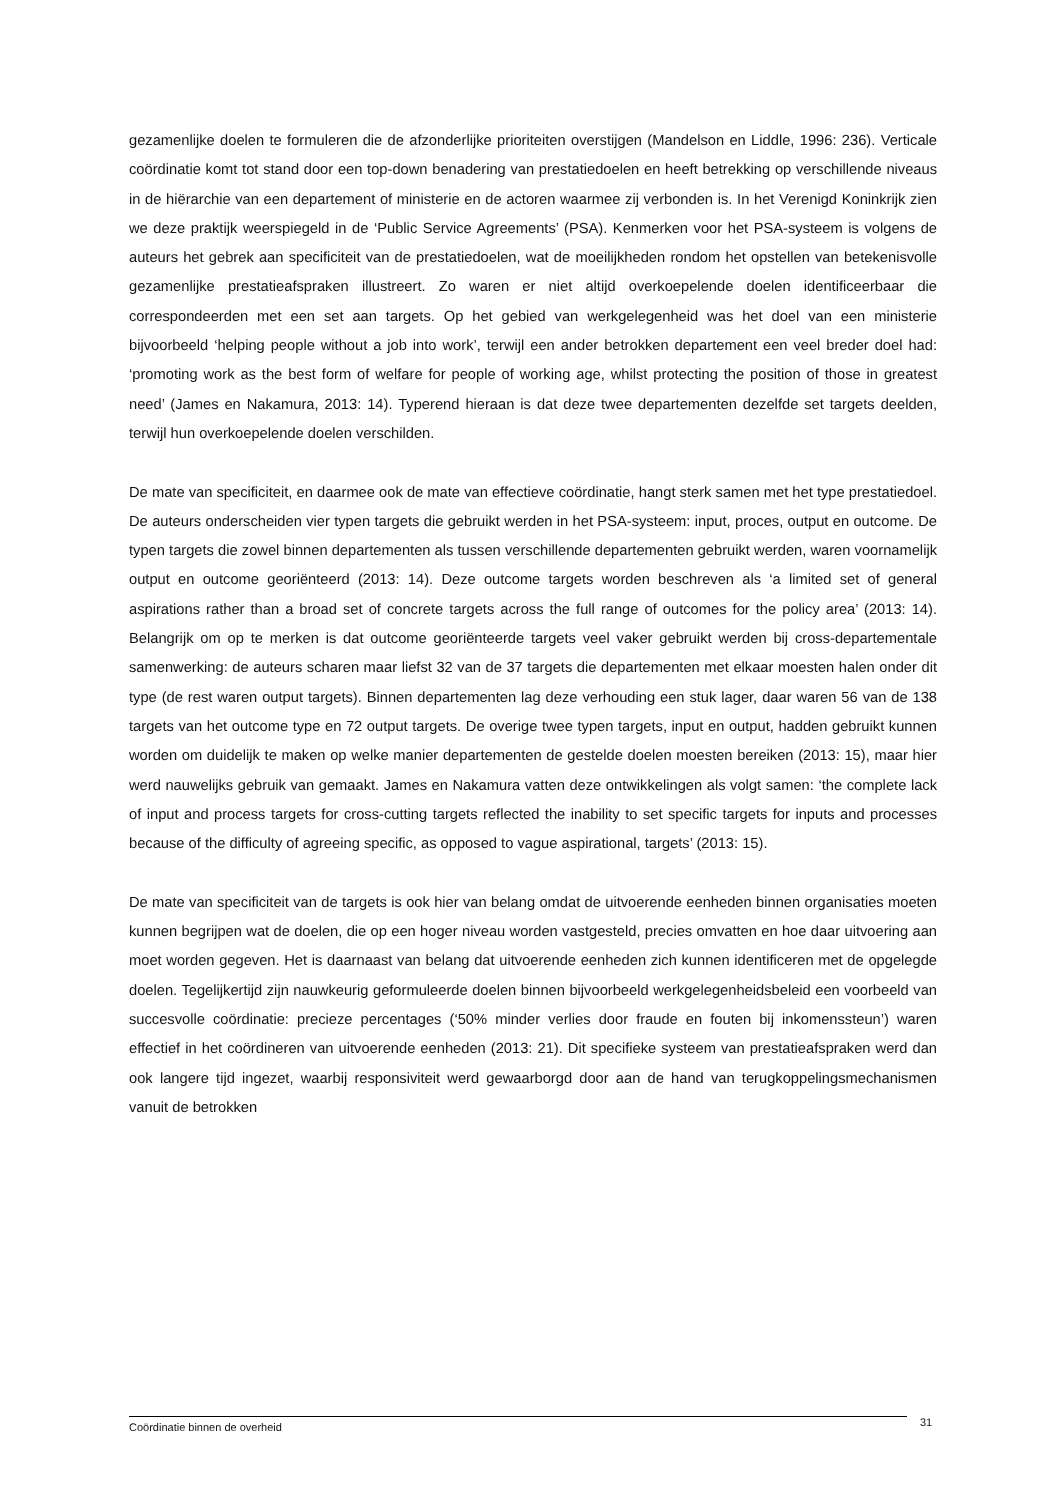gezamenlijke doelen te formuleren die de afzonderlijke prioriteiten overstijgen (Mandelson en Liddle, 1996: 236). Verticale coördinatie komt tot stand door een top-down benadering van prestatiedoelen en heeft betrekking op verschillende niveaus in de hiërarchie van een departement of ministerie en de actoren waarmee zij verbonden is. In het Verenigd Koninkrijk zien we deze praktijk weerspiegeld in de ‘Public Service Agreements’ (PSA). Kenmerken voor het PSA-systeem is volgens de auteurs het gebrek aan specificiteit van de prestatiedoelen, wat de moeilijkheden rondom het opstellen van betekenisvolle gezamenlijke prestatieafspraken illustreert. Zo waren er niet altijd overkoepelende doelen identificeerbaar die correspondeerden met een set aan targets. Op het gebied van werkgelegenheid was het doel van een ministerie bijvoorbeeld ‘helping people without a job into work’, terwijl een ander betrokken departement een veel breder doel had: ‘promoting work as the best form of welfare for people of working age, whilst protecting the position of those in greatest need’ (James en Nakamura, 2013: 14). Typerend hieraan is dat deze twee departementen dezelfde set targets deelden, terwijl hun overkoepelende doelen verschilden.
De mate van specificiteit, en daarmee ook de mate van effectieve coördinatie, hangt sterk samen met het type prestatiedoel. De auteurs onderscheiden vier typen targets die gebruikt werden in het PSA-systeem: input, proces, output en outcome. De typen targets die zowel binnen departementen als tussen verschillende departementen gebruikt werden, waren voornamelijk output en outcome georiënteerd (2013: 14). Deze outcome targets worden beschreven als ‘a limited set of general aspirations rather than a broad set of concrete targets across the full range of outcomes for the policy area’ (2013: 14). Belangrijk om op te merken is dat outcome georiënteerde targets veel vaker gebruikt werden bij cross-departementale samenwerking: de auteurs scharen maar liefst 32 van de 37 targets die departementen met elkaar moesten halen onder dit type (de rest waren output targets). Binnen departementen lag deze verhouding een stuk lager, daar waren 56 van de 138 targets van het outcome type en 72 output targets. De overige twee typen targets, input en output, hadden gebruikt kunnen worden om duidelijk te maken op welke manier departementen de gestelde doelen moesten bereiken (2013: 15), maar hier werd nauwelijks gebruik van gemaakt. James en Nakamura vatten deze ontwikkelingen als volgt samen: ‘the complete lack of input and process targets for cross-cutting targets reflected the inability to set specific targets for inputs and processes because of the difficulty of agreeing specific, as opposed to vague aspirational, targets’ (2013: 15).
De mate van specificiteit van de targets is ook hier van belang omdat de uitvoerende eenheden binnen organisaties moeten kunnen begrijpen wat de doelen, die op een hoger niveau worden vastgesteld, precies omvatten en hoe daar uitvoering aan moet worden gegeven. Het is daarnaast van belang dat uitvoerende eenheden zich kunnen identificeren met de opgelegde doelen. Tegelijkertijd zijn nauwkeurig geformuleerde doelen binnen bijvoorbeeld werkgelegenheidsbeleid een voorbeeld van succesvolle coördinatie: precieze percentages (‘50% minder verlies door fraude en fouten bij inkomenssteun’) waren effectief in het coördineren van uitvoerende eenheden (2013: 21). Dit specifieke systeem van prestatieafspraken werd dan ook langere tijd ingezet, waarbij responsiviteit werd gewaarborgd door aan de hand van terugkoppelingsmechanismen vanuit de betrokken
Coördinatie binnen de overheid 31